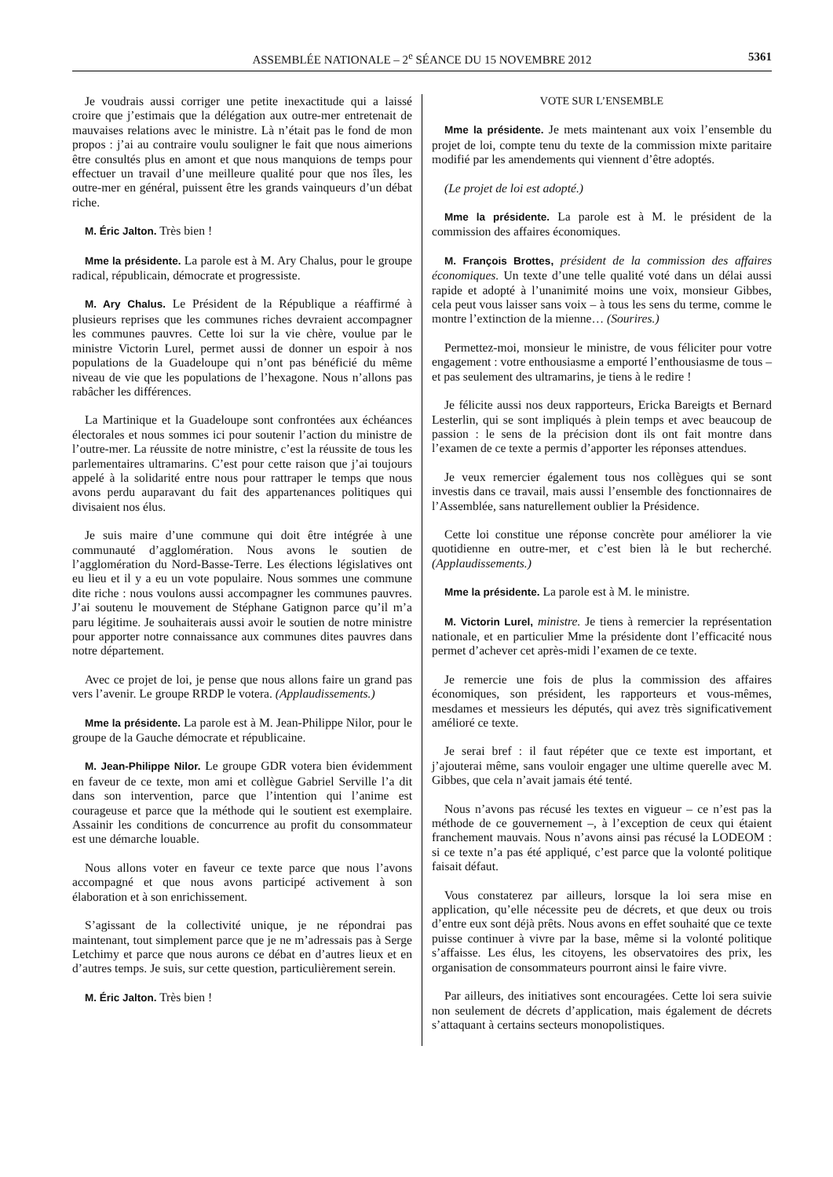ASSEMBLÉE NATIONALE – 2<sup>e</sup> SÉANCE DU 15 NOVEMBRE 2012
5361
Je voudrais aussi corriger une petite inexactitude qui a laissé croire que j’estimais que la délégation aux outre-mer entretenait de mauvaises relations avec le ministre. Là n’était pas le fond de mon propos : j’ai au contraire voulu souligner le fait que nous aimerions être consultés plus en amont et que nous manquions de temps pour effectuer un travail d’une meilleure qualité pour que nos îles, les outre-mer en général, puissent être les grands vainqueurs d’un débat riche.
M. Éric Jalton. Très bien !
Mme la présidente. La parole est à M. Ary Chalus, pour le groupe radical, républicain, démocrate et progressiste.
M. Ary Chalus. Le Président de la République a réaffirmé à plusieurs reprises que les communes riches devraient accompagner les communes pauvres. Cette loi sur la vie chère, voulue par le ministre Victorin Lurel, permet aussi de donner un espoir à nos populations de la Guadeloupe qui n’ont pas bénéficié du même niveau de vie que les populations de l’hexagone. Nous n’allons pas rabâcher les différences.
La Martinique et la Guadeloupe sont confrontées aux échéances électorales et nous sommes ici pour soutenir l’action du ministre de l’outre-mer. La réussite de notre ministre, c’est la réussite de tous les parlementaires ultramarins. C’est pour cette raison que j’ai toujours appelé à la solidarité entre nous pour rattraper le temps que nous avons perdu auparavant du fait des appartenances politiques qui divisaient nos élus.
Je suis maire d’une commune qui doit être intégrée à une communauté d’agglomération. Nous avons le soutien de l’agglomération du Nord-Basse-Terre. Les élections législatives ont eu lieu et il y a eu un vote populaire. Nous sommes une commune dite riche : nous voulons aussi accompagner les communes pauvres. J’ai soutenu le mouvement de Stéphane Gatignon parce qu’il m’a paru légitime. Je souhaiterais aussi avoir le soutien de notre ministre pour apporter notre connaissance aux communes dites pauvres dans notre département.
Avec ce projet de loi, je pense que nous allons faire un grand pas vers l’avenir. Le groupe RRDP le votera. (Applaudissements.)
Mme la présidente. La parole est à M. Jean-Philippe Nilor, pour le groupe de la Gauche démocrate et républicaine.
M. Jean-Philippe Nilor. Le groupe GDR votera bien évidemment en faveur de ce texte, mon ami et collègue Gabriel Serville l’a dit dans son intervention, parce que l’intention qui l’anime est courageuse et parce que la méthode qui le soutient est exemplaire. Assainir les conditions de concurrence au profit du consommateur est une démarche louable.
Nous allons voter en faveur ce texte parce que nous l’avons accompagné et que nous avons participé activement à son élaboration et à son enrichissement.
S’agissant de la collectivité unique, je ne répondrai pas maintenant, tout simplement parce que je ne m’adressais pas à Serge Letchimy et parce que nous aurons ce débat en d’autres lieux et en d’autres temps. Je suis, sur cette question, particulièrement serein.
M. Éric Jalton. Très bien !
VOTE SUR L’ENSEMBLE
Mme la présidente. Je mets maintenant aux voix l’ensemble du projet de loi, compte tenu du texte de la commission mixte paritaire modifié par les amendements qui viennent d’être adoptés.
(Le projet de loi est adopté.)
Mme la présidente. La parole est à M. le président de la commission des affaires économiques.
M. François Brottes, président de la commission des affaires économiques. Un texte d’une telle qualité voté dans un délai aussi rapide et adopté à l’unanimité moins une voix, monsieur Gibbes, cela peut vous laisser sans voix – à tous les sens du terme, comme le montre l’extinction de la mienne… (Sourires.)
Permettez-moi, monsieur le ministre, de vous féliciter pour votre engagement : votre enthousiasme a emporté l’enthousiasme de tous – et pas seulement des ultramarins, je tiens à le redire !
Je félicite aussi nos deux rapporteurs, Ericka Bareigts et Bernard Lesterlin, qui se sont impliqués à plein temps et avec beaucoup de passion : le sens de la précision dont ils ont fait montre dans l’examen de ce texte a permis d’apporter les réponses attendues.
Je veux remercier également tous nos collègues qui se sont investis dans ce travail, mais aussi l’ensemble des fonctionnaires de l’Assemblée, sans naturellement oublier la Présidence.
Cette loi constitue une réponse concrète pour améliorer la vie quotidienne en outre-mer, et c’est bien là le but recherché. (Applaudissements.)
Mme la présidente. La parole est à M. le ministre.
M. Victorin Lurel, ministre. Je tiens à remercier la représentation nationale, et en particulier Mme la présidente dont l’efficacité nous permet d’achever cet après-midi l’examen de ce texte.
Je remercie une fois de plus la commission des affaires économiques, son président, les rapporteurs et vous-mêmes, mesdames et messieurs les députés, qui avez très significativement amélioré ce texte.
Je serai bref : il faut répéter que ce texte est important, et j’ajouterai même, sans vouloir engager une ultime querelle avec M. Gibbes, que cela n’avait jamais été tenté.
Nous n’avons pas récusé les textes en vigueur – ce n’est pas la méthode de ce gouvernement –, à l’exception de ceux qui étaient franchement mauvais. Nous n’avons ainsi pas récusé la LODEOM : si ce texte n’a pas été appliqué, c’est parce que la volonté politique faisait défaut.
Vous constaterez par ailleurs, lorsque la loi sera mise en application, qu’elle nécessite peu de décrets, et que deux ou trois d’entre eux sont déjà prêts. Nous avons en effet souhaité que ce texte puisse continuer à vivre par la base, même si la volonté politique s’affaisse. Les élus, les citoyens, les observatoires des prix, les organisation de consommateurs pourront ainsi le faire vivre.
Par ailleurs, des initiatives sont encouragées. Cette loi sera suivie non seulement de décrets d’application, mais également de décrets s’attaquant à certains secteurs monopolistiques.